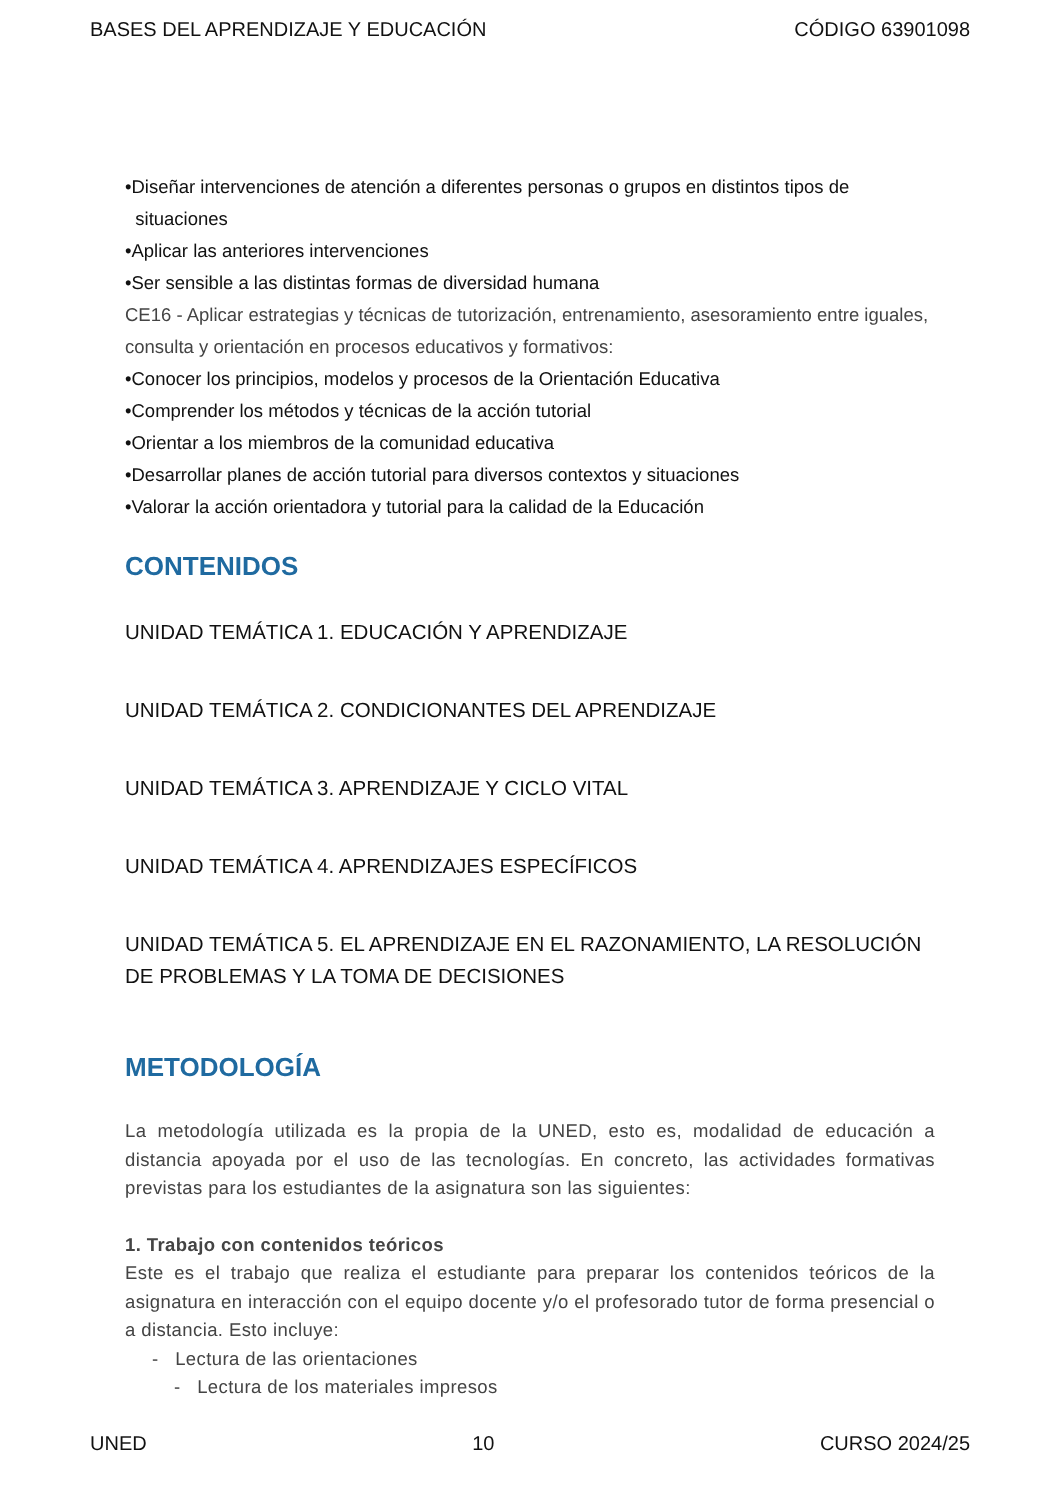BASES DEL APRENDIZAJE Y EDUCACIÓN CÓDIGO 63901098
•Diseñar intervenciones de atención a diferentes personas o grupos en distintos tipos de
situaciones
•Aplicar las anteriores intervenciones
•Ser sensible a las distintas formas de diversidad humana
CE16 - Aplicar estrategias y técnicas de tutorización, entrenamiento, asesoramiento entre iguales, consulta y orientación en procesos educativos y formativos:
•Conocer los principios, modelos y procesos de la Orientación Educativa
•Comprender los métodos y técnicas de la acción tutorial
•Orientar a los miembros de la comunidad educativa
•Desarrollar planes de acción tutorial para diversos contextos y situaciones
•Valorar la acción orientadora y tutorial para la calidad de la Educación
CONTENIDOS
UNIDAD TEMÁTICA 1. EDUCACIÓN Y APRENDIZAJE
UNIDAD TEMÁTICA 2. CONDICIONANTES DEL APRENDIZAJE
UNIDAD TEMÁTICA 3. APRENDIZAJE Y CICLO VITAL
UNIDAD TEMÁTICA 4. APRENDIZAJES ESPECÍFICOS
UNIDAD TEMÁTICA 5. EL APRENDIZAJE EN EL RAZONAMIENTO, LA RESOLUCIÓN DE PROBLEMAS Y LA TOMA DE DECISIONES
METODOLOGÍA
La metodología utilizada es la propia de la UNED, esto es, modalidad de educación a distancia apoyada por el uso de las tecnologías. En concreto, las actividades formativas previstas para los estudiantes de la asignatura son las siguientes:
1. Trabajo con contenidos teóricos
Este es el trabajo que realiza el estudiante para preparar los contenidos teóricos de la asignatura en interacción con el equipo docente y/o el profesorado tutor de forma presencial o a distancia. Esto incluye:
- Lectura de las orientaciones
- Lectura de los materiales impresos
UNED 10 CURSO 2024/25